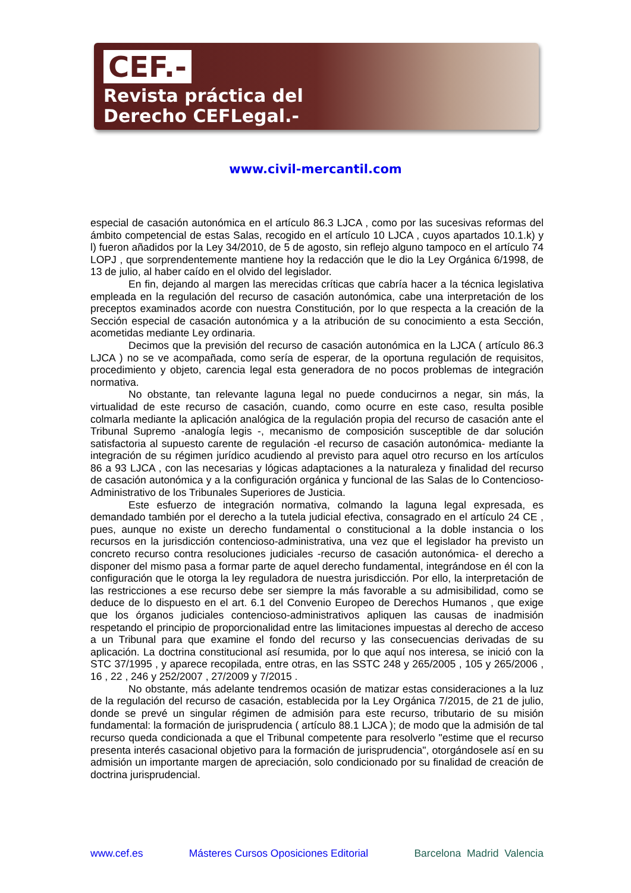CEF.-
Revista práctica del
Derecho CEFLegal.-
www.civil-mercantil.com
especial de casación autonómica en el artículo 86.3 LJCA , como por las sucesivas reformas del ámbito competencial de estas Salas, recogido en el artículo 10 LJCA , cuyos apartados 10.1.k) y l) fueron añadidos por la Ley 34/2010, de 5 de agosto, sin reflejo alguno tampoco en el artículo 74 LOPJ , que sorprendentemente mantiene hoy la redacción que le dio la Ley Orgánica 6/1998, de 13 de julio, al haber caído en el olvido del legislador.
En fin, dejando al margen las merecidas críticas que cabría hacer a la técnica legislativa empleada en la regulación del recurso de casación autonómica, cabe una interpretación de los preceptos examinados acorde con nuestra Constitución, por lo que respecta a la creación de la Sección especial de casación autonómica y a la atribución de su conocimiento a esta Sección, acometidas mediante Ley ordinaria.
Decimos que la previsión del recurso de casación autonómica en la LJCA ( artículo 86.3 LJCA ) no se ve acompañada, como sería de esperar, de la oportuna regulación de requisitos, procedimiento y objeto, carencia legal esta generadora de no pocos problemas de integración normativa.
No obstante, tan relevante laguna legal no puede conducirnos a negar, sin más, la virtualidad de este recurso de casación, cuando, como ocurre en este caso, resulta posible colmarla mediante la aplicación analógica de la regulación propia del recurso de casación ante el Tribunal Supremo -analogía legis -, mecanismo de composición susceptible de dar solución satisfactoria al supuesto carente de regulación -el recurso de casación autonómica- mediante la integración de su régimen jurídico acudiendo al previsto para aquel otro recurso en los artículos 86 a 93 LJCA , con las necesarias y lógicas adaptaciones a la naturaleza y finalidad del recurso de casación autonómica y a la configuración orgánica y funcional de las Salas de lo Contencioso-Administrativo de los Tribunales Superiores de Justicia.
Este esfuerzo de integración normativa, colmando la laguna legal expresada, es demandado también por el derecho a la tutela judicial efectiva, consagrado en el artículo 24 CE , pues, aunque no existe un derecho fundamental o constitucional a la doble instancia o los recursos en la jurisdicción contencioso-administrativa, una vez que el legislador ha previsto un concreto recurso contra resoluciones judiciales -recurso de casación autonómica- el derecho a disponer del mismo pasa a formar parte de aquel derecho fundamental, integrándose en él con la configuración que le otorga la ley reguladora de nuestra jurisdicción. Por ello, la interpretación de las restricciones a ese recurso debe ser siempre la más favorable a su admisibilidad, como se deduce de lo dispuesto en el art. 6.1 del Convenio Europeo de Derechos Humanos , que exige que los órganos judiciales contencioso-administrativos apliquen las causas de inadmisión respetando el principio de proporcionalidad entre las limitaciones impuestas al derecho de acceso a un Tribunal para que examine el fondo del recurso y las consecuencias derivadas de su aplicación. La doctrina constitucional así resumida, por lo que aquí nos interesa, se inició con la STC 37/1995 , y aparece recopilada, entre otras, en las SSTC 248 y 265/2005 , 105 y 265/2006 , 16 , 22 , 246 y 252/2007 , 27/2009 y 7/2015 .
No obstante, más adelante tendremos ocasión de matizar estas consideraciones a la luz de la regulación del recurso de casación, establecida por la Ley Orgánica 7/2015, de 21 de julio, donde se prevé un singular régimen de admisión para este recurso, tributario de su misión fundamental: la formación de jurisprudencia ( artículo 88.1 LJCA ); de modo que la admisión de tal recurso queda condicionada a que el Tribunal competente para resolverlo "estime que el recurso presenta interés casacional objetivo para la formación de jurisprudencia", otorgándosele así en su admisión un importante margen de apreciación, solo condicionado por su finalidad de creación de doctrina jurisprudencial.
www.cef.es Másteres Cursos Oposiciones Editorial Barcelona Madrid Valencia